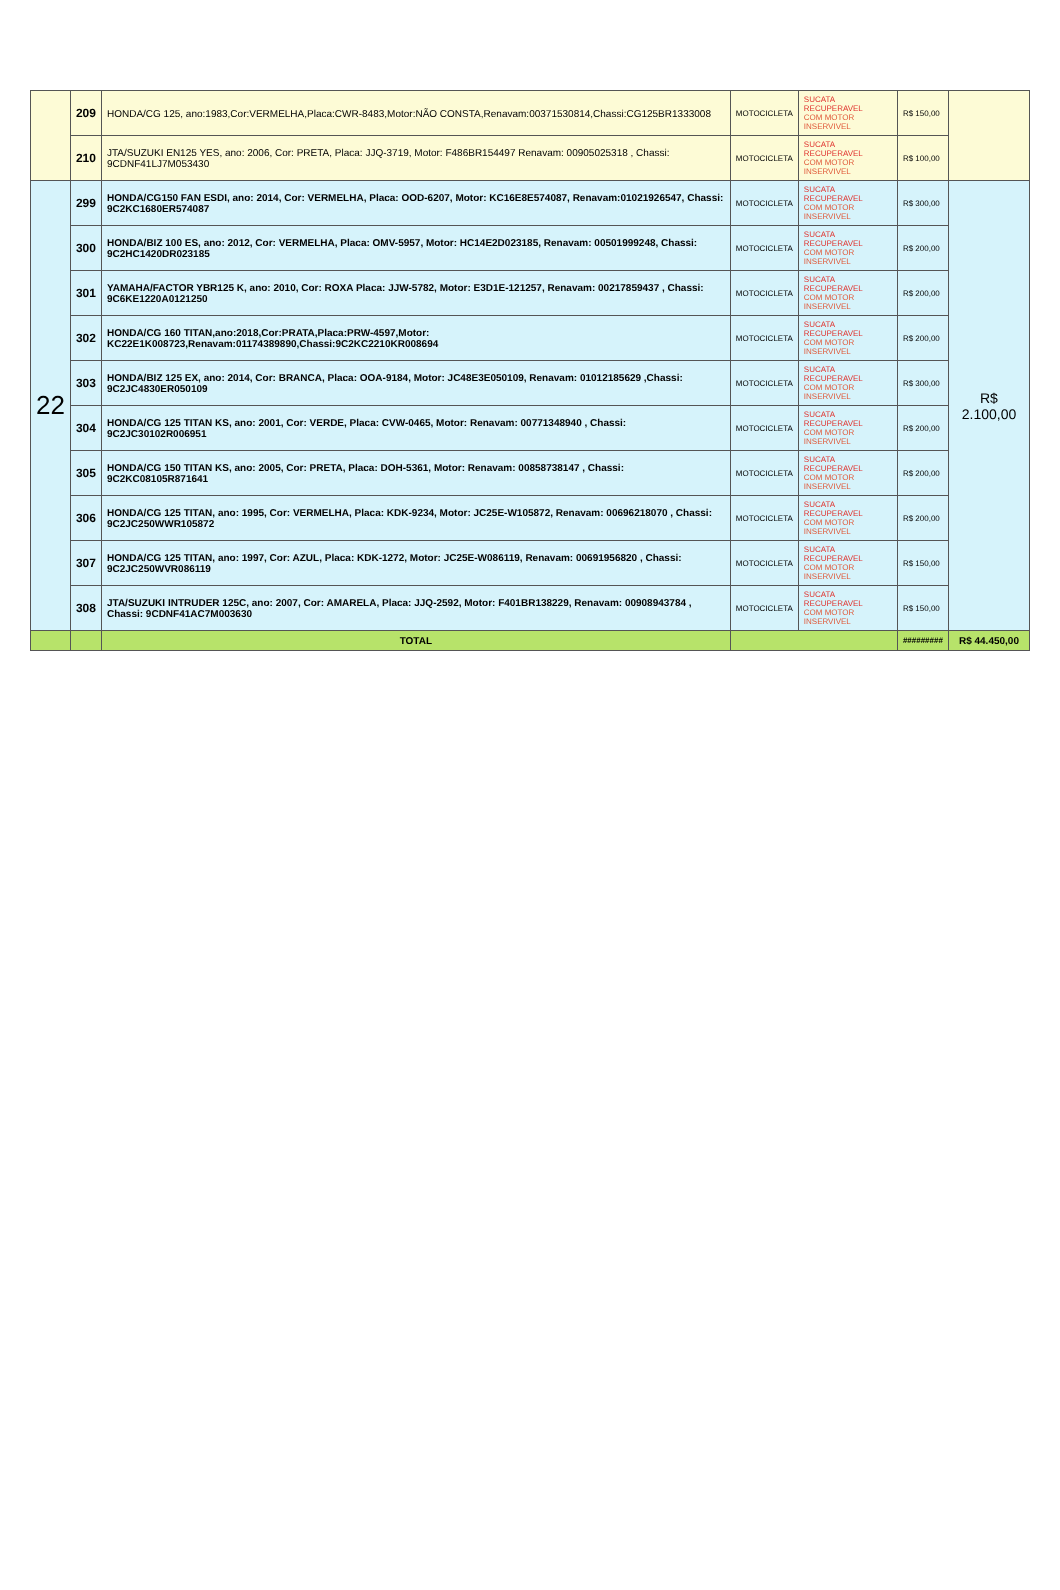| | 209 | HONDA/CG 125, ano:1983,Cor:VERMELHA,Placa:CWR-8483,Motor:NÃO CONSTA,Renavam:00371530814,Chassi:CG125BR1333008 | MOTOCICLETA | SUCATA RECUPERAVEL COM MOTOR INSERVIVEL | R$ 150,00 | |
| | 210 | JTA/SUZUKI EN125 YES, ano: 2006, Cor: PRETA, Placa: JJQ-3719, Motor: F486BR154497 Renavam: 00905025318 , Chassi: 9CDNF41LJ7M053430 | MOTOCICLETA | SUCATA RECUPERAVEL COM MOTOR INSERVIVEL | R$ 100,00 | |
| 22 | 299 | HONDA/CG150 FAN ESDI, ano: 2014, Cor: VERMELHA, Placa: OOD-6207, Motor: KC16E8E574087, Renavam:01021926547, Chassi: 9C2KC1680ER574087 | MOTOCICLETA | SUCATA RECUPERAVEL COM MOTOR INSERVIVEL | R$ 300,00 | R$ 2.100,00 |
| | 300 | HONDA/BIZ 100 ES, ano: 2012, Cor: VERMELHA, Placa: OMV-5957, Motor: HC14E2D023185, Renavam: 00501999248, Chassi: 9C2HC1420DR023185 | MOTOCICLETA | SUCATA RECUPERAVEL COM MOTOR INSERVIVEL | R$ 200,00 | |
| | 301 | YAMAHA/FACTOR YBR125 K, ano: 2010, Cor: ROXA Placa: JJW-5782, Motor: E3D1E-121257, Renavam: 00217859437 , Chassi: 9C6KE1220A0121250 | MOTOCICLETA | SUCATA RECUPERAVEL COM MOTOR INSERVIVEL | R$ 200,00 | |
| | 302 | HONDA/CG 160 TITAN,ano:2018,Cor:PRATA,Placa:PRW-4597,Motor: KC22E1K008723,Renavam:01174389890,Chassi:9C2KC2210KR008694 | MOTOCICLETA | SUCATA RECUPERAVEL COM MOTOR INSERVIVEL | R$ 200,00 | |
| | 303 | HONDA/BIZ 125 EX, ano: 2014, Cor: BRANCA, Placa: OOA-9184, Motor: JC48E3E050109, Renavam: 01012185629 ,Chassi: 9C2JC4830ER050109 | MOTOCICLETA | SUCATA RECUPERAVEL COM MOTOR INSERVIVEL | R$ 300,00 | |
| | 304 | HONDA/CG 125 TITAN KS, ano: 2001, Cor: VERDE, Placa: CVW-0465, Motor: Renavam: 00771348940 , Chassi: 9C2JC30102R006951 | MOTOCICLETA | SUCATA RECUPERAVEL COM MOTOR INSERVIVEL | R$ 200,00 | |
| | 305 | HONDA/CG 150 TITAN KS, ano: 2005, Cor: PRETA, Placa: DOH-5361, Motor: Renavam: 00858738147 , Chassi: 9C2KC08105R871641 | MOTOCICLETA | SUCATA RECUPERAVEL COM MOTOR INSERVIVEL | R$ 200,00 | |
| | 306 | HONDA/CG 125 TITAN, ano: 1995, Cor: VERMELHA, Placa: KDK-9234, Motor: JC25E-W105872, Renavam: 00696218070 , Chassi: 9C2JC250WWR105872 | MOTOCICLETA | SUCATA RECUPERAVEL COM MOTOR INSERVIVEL | R$ 200,00 | |
| | 307 | HONDA/CG 125 TITAN, ano: 1997, Cor: AZUL, Placa: KDK-1272, Motor: JC25E-W086119, Renavam: 00691956820 , Chassi: 9C2JC250WVR086119 | MOTOCICLETA | SUCATA RECUPERAVEL COM MOTOR INSERVIVEL | R$ 150,00 | |
| | 308 | JTA/SUZUKI INTRUDER 125C, ano: 2007, Cor: AMARELA, Placa: JJQ-2592, Motor: F401BR138229, Renavam: 00908943784 , Chassi: 9CDNF41AC7M003630 | MOTOCICLETA | SUCATA RECUPERAVEL COM MOTOR INSERVIVEL | R$ 150,00 | |
| | | TOTAL | | | ######### | R$ 44.450,00 |